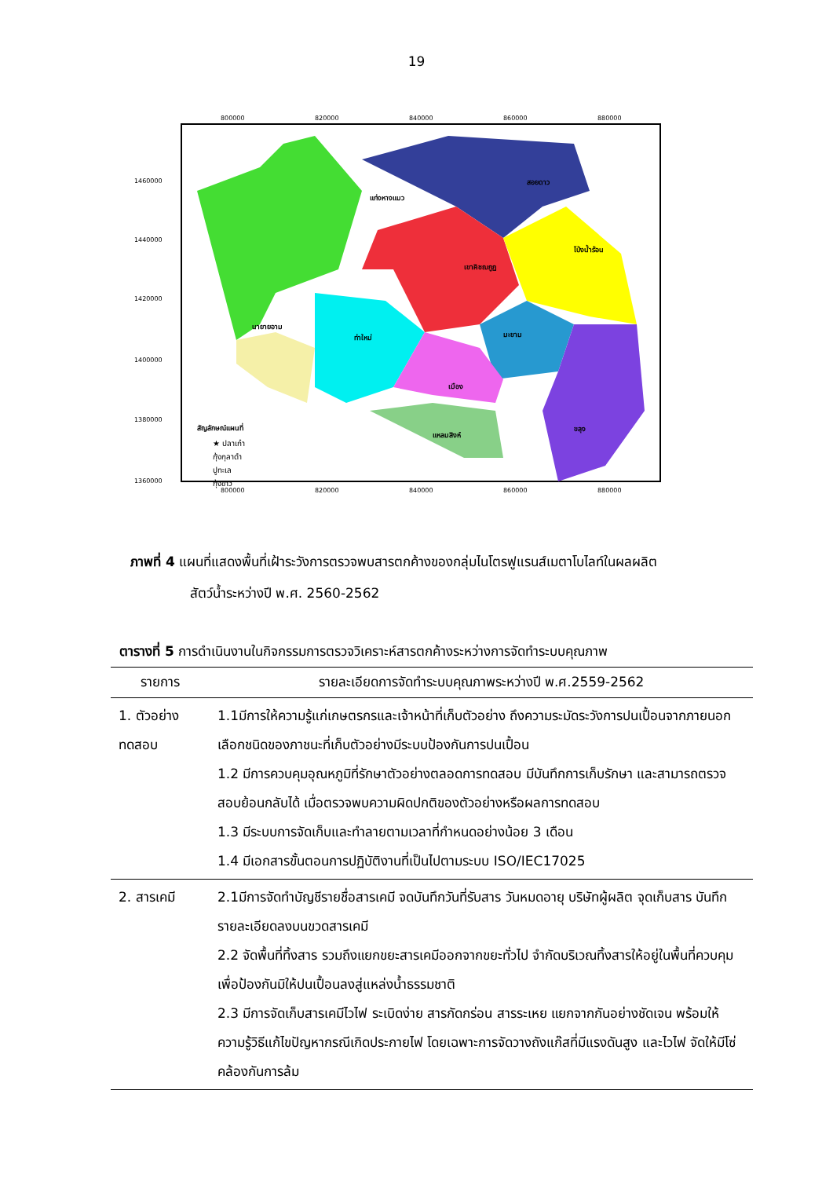19
แก่งหางแมว
สอยดาว
เขาคิชฌกูฏ
โป่งน้ำร้อน
นายายอาม
ท่าใหม่
มะขาม
เมือง
ขลุง
แหลมสิงห์
สัญลักษณ์แผนที่
★ ปลาเก๋า
กุ้งกุลาดำ
ปูทะเล
กุ้งขาว
800000
820000
840000
860000
880000
1460000
1440000
1420000
1400000
1380000
1360000
800000
820000
840000
860000
880000
ภาพที่ 4 แผนที่แสดงพื้นที่เฝ้าระวังการตรวจพบสารตกค้างของกลุ่มไนโตรฟูแรนส์เมตาโบไลท์ในผลผลิต
สัตว์น้ำระหว่างปี พ.ศ. 2560-2562
ตารางที่ 5 การดำเนินงานในกิจกรรมการตรวจวิเคราะห์สารตกค้างระหว่างการจัดทำระบบคุณภาพ
| รายการ | รายละเอียดการจัดทำระบบคุณภาพระหว่างปี พ.ศ.2559-2562 |
| --- | --- |
| 1. ตัวอย่างทดสอบ | 1.1มีการให้ความรู้แก่เกษตรกรและเจ้าหน้าที่เก็บตัวอย่าง ถึงความระมัดระวังการปนเปื้อนจากภายนอก เลือกชนิดของภาชนะที่เก็บตัวอย่างมีระบบป้องกันการปนเปื้อน 1.2 มีการควบคุมอุณหภูมิที่รักษาตัวอย่างตลอดการทดสอบ มีบันทึกการเก็บรักษา และสามารถตรวจสอบย้อนกลับได้ เมื่อตรวจพบความผิดปกติของตัวอย่างหรือผลการทดสอบ 1.3 มีระบบการจัดเก็บและทำลายตามเวลาที่กำหนดอย่างน้อย 3 เดือน 1.4 มีเอกสารขั้นตอนการปฏิบัติงานที่เป็นไปตามระบบ ISO/IEC17025 |
| 2. สารเคมี | 2.1มีการจัดทำบัญชีรายชื่อสารเคมี จดบันทึกวันที่รับสาร วันหมดอายุ บริษัทผู้ผลิต จุดเก็บสาร บันทึกรายละเอียดลงบนขวดสารเคมี 2.2 จัดพื้นที่ทิ้งสาร รวมถึงแยกขยะสารเคมีออกจากขยะทั่วไป จำกัดบริเวณทิ้งสารให้อยู่ในพื้นที่ควบคุมเพื่อป้องกันมิให้ปนเปื้อนลงสู่แหล่งน้ำธรรมชาติ 2.3 มีการจัดเก็บสารเคมีไวไฟ ระเบิดง่าย สารกัดกร่อน สารระเหย แยกจากกันอย่างชัดเจน พร้อมให้ความรู้วิธีแก้ไขปัญหากรณีเกิดประกายไฟ โดยเฉพาะการจัดวางถังแก๊สที่มีแรงดันสูง และไวไฟ จัดให้มีโซ่คล้องกันการล้ม |